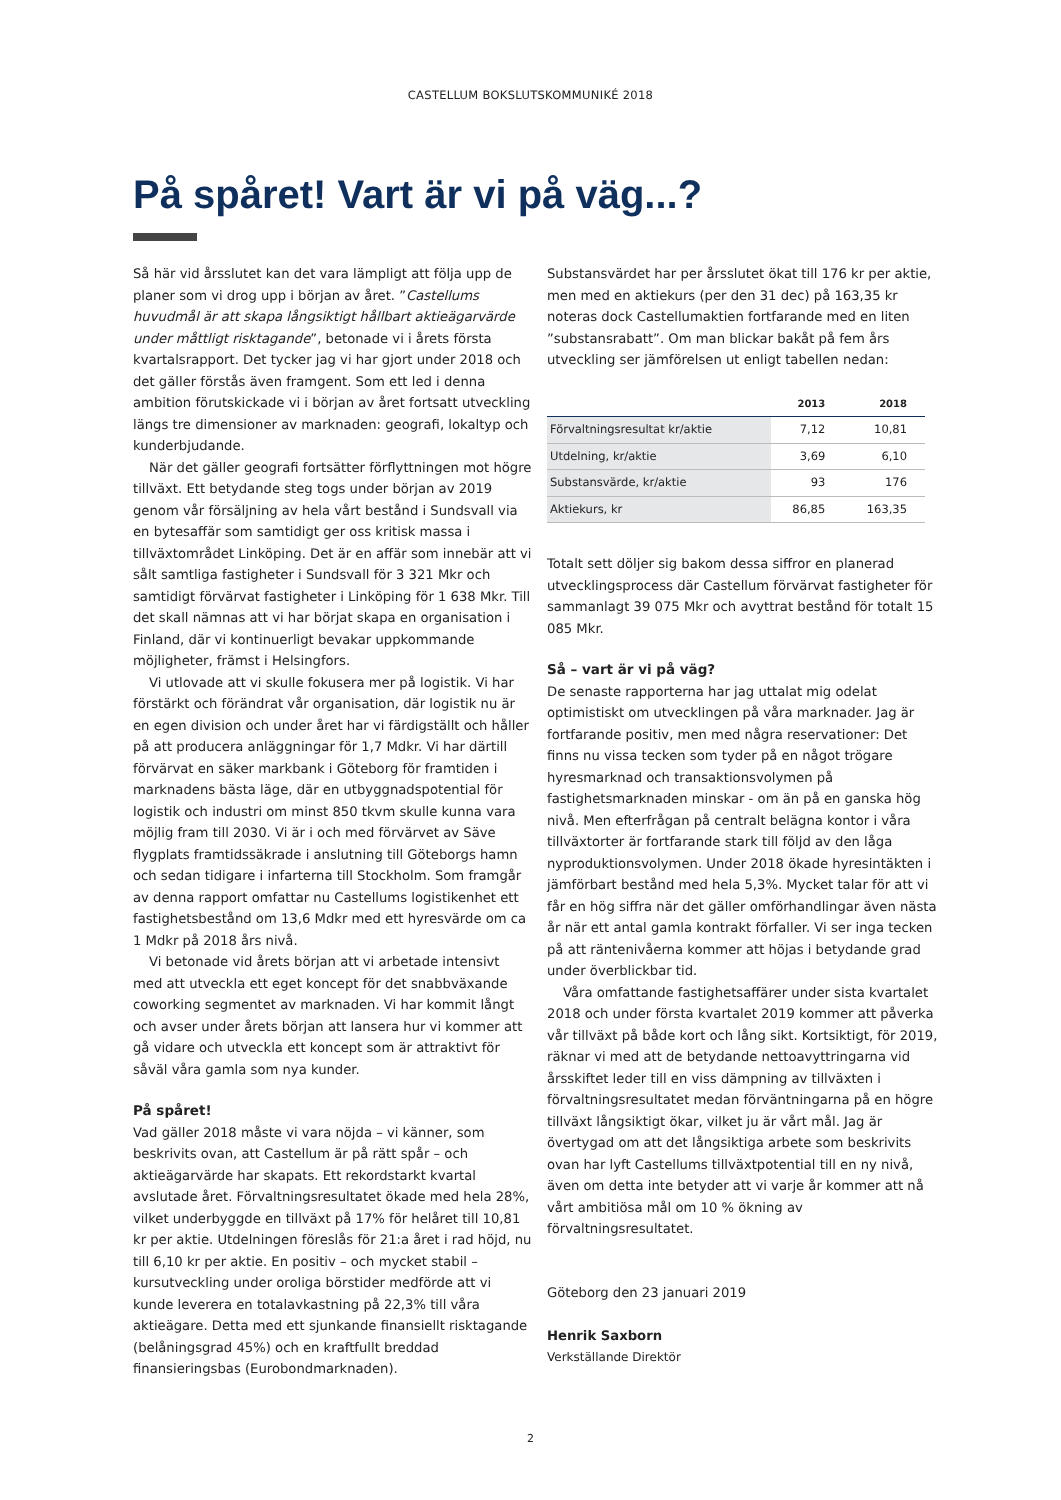CASTELLUM BOKSLUTSKOMMUNIKÉ 2018
På spåret! Vart är vi på väg...?
Så här vid årsslutet kan det vara lämpligt att följa upp de planer som vi drog upp i början av året. ”Castellums huvudmål är att skapa långsiktigt hållbart aktieägarvärde under måttligt risktagande”, betonade vi i årets första kvartalsrapport. Det tycker jag vi har gjort under 2018 och det gäller förstås även framgent. Som ett led i denna ambition förutskickade vi i början av året fortsatt utveckling längs tre dimensioner av marknaden: geografi, lokaltyp och kunderbjudande.
När det gäller geografi fortsätter förflyttningen mot högre tillväxt. Ett betydande steg togs under början av 2019 genom vår försäljning av hela vårt bestånd i Sundsvall via en bytesaffär som samtidigt ger oss kritisk massa i tillväxtområdet Linköping. Det är en affär som innebär att vi sålt samtliga fastigheter i Sundsvall för 3 321 Mkr och samtidigt förvärvat fastigheter i Linköping för 1 638 Mkr. Till det skall nämnas att vi har börjat skapa en organisation i Finland, där vi kontinuerligt bevakar uppkommande möjligheter, främst i Helsingfors.
Vi utlovade att vi skulle fokusera mer på logistik. Vi har förstärkt och förändrat vår organisation, där logistik nu är en egen division och under året har vi färdigställt och håller på att producera anläggningar för 1,7 Mdkr. Vi har därtill förvärvat en säker markbank i Göteborg för framtiden i marknadens bästa läge, där en utbyggnadspotential för logistik och industri om minst 850 tkvm skulle kunna vara möjlig fram till 2030. Vi är i och med förvärvet av Säve flygplats framtidssäkrade i anslutning till Göteborgs hamn och sedan tidigare i infarterna till Stockholm. Som framgår av denna rapport omfattar nu Castellums logistikenhet ett fastighetsbestånd om 13,6 Mdkr med ett hyresvärde om ca 1 Mdkr på 2018 års nivå.
Vi betonade vid årets början att vi arbetade intensivt med att utveckla ett eget koncept för det snabbväxande coworking segmentet av marknaden. Vi har kommit långt och avser under årets början att lansera hur vi kommer att gå vidare och utveckla ett koncept som är attraktivt för såväl våra gamla som nya kunder.
På spåret!
Vad gäller 2018 måste vi vara nöjda – vi känner, som beskrivits ovan, att Castellum är på rätt spår – och aktieägarvärde har skapats. Ett rekordstarkt kvartal avslutade året. Förvaltningsresultatet ökade med hela 28%, vilket underbyggde en tillväxt på 17% för helåret till 10,81 kr per aktie. Utdelningen föreslås för 21:a året i rad höjd, nu till 6,10 kr per aktie. En positiv – och mycket stabil – kursutveckling under oroliga börstider medförde att vi kunde leverera en totalavkastning på 22,3% till våra aktieägare. Detta med ett sjunkande finansiellt risktagande (belåningsgrad 45%) och en kraftfullt breddad finansieringsbas (Eurobondmarknaden).
Substansvärdet har per årsslutet ökat till 176 kr per aktie, men med en aktiekurs (per den 31 dec) på 163,35 kr noteras dock Castellumaktien fortfarande med en liten ”substansrabatt”. Om man blickar bakåt på fem års utveckling ser jämförelsen ut enligt tabellen nedan:
| | 2013 | 2018 |
| --- | --- | --- |
| Förvaltningsresultat kr/aktie | 7,12 | 10,81 |
| Utdelning, kr/aktie | 3,69 | 6,10 |
| Substansvärde, kr/aktie | 93 | 176 |
| Aktiekurs, kr | 86,85 | 163,35 |
Totalt sett döljer sig bakom dessa siffror en planerad utvecklingsprocess där Castellum förvärvat fastigheter för sammanlagt 39 075 Mkr och avyttrat bestånd för totalt 15 085 Mkr.
Så – vart är vi på väg?
De senaste rapporterna har jag uttalat mig odelat optimistiskt om utvecklingen på våra marknader. Jag är fortfarande positiv, men med några reservationer: Det finns nu vissa tecken som tyder på en något trögare hyresmarknad och transaktionsvolymen på fastighetsmarknaden minskar - om än på en ganska hög nivå. Men efterfrågan på centralt belägna kontor i våra tillväxtorter är fortfarande stark till följd av den låga nyproduktionsvolymen. Under 2018 ökade hyresintäkten i jämförbart bestånd med hela 5,3%. Mycket talar för att vi får en hög siffra när det gäller omförhandlingar även nästa år när ett antal gamla kontrakt förfaller. Vi ser inga tecken på att räntenivåerna kommer att höjas i betydande grad under överblickbar tid.
Våra omfattande fastighetsaffärer under sista kvartalet 2018 och under första kvartalet 2019 kommer att påverka vår tillväxt på både kort och lång sikt. Kortsiktigt, för 2019, räknar vi med att de betydande nettoavyttringarna vid årsskiftet leder till en viss dämpning av tillväxten i förvaltningsresultatet medan förväntningarna på en högre tillväxt långsiktigt ökar, vilket ju är vårt mål. Jag är övertygad om att det långsiktiga arbete som beskrivits ovan har lyft Castellums tillväxtpotential till en ny nivå, även om detta inte betyder att vi varje år kommer att nå vårt ambitiösa mål om 10 % ökning av förvaltningsresultatet.
Göteborg den 23 januari 2019
Henrik Saxborn
Verkställande Direktör
2